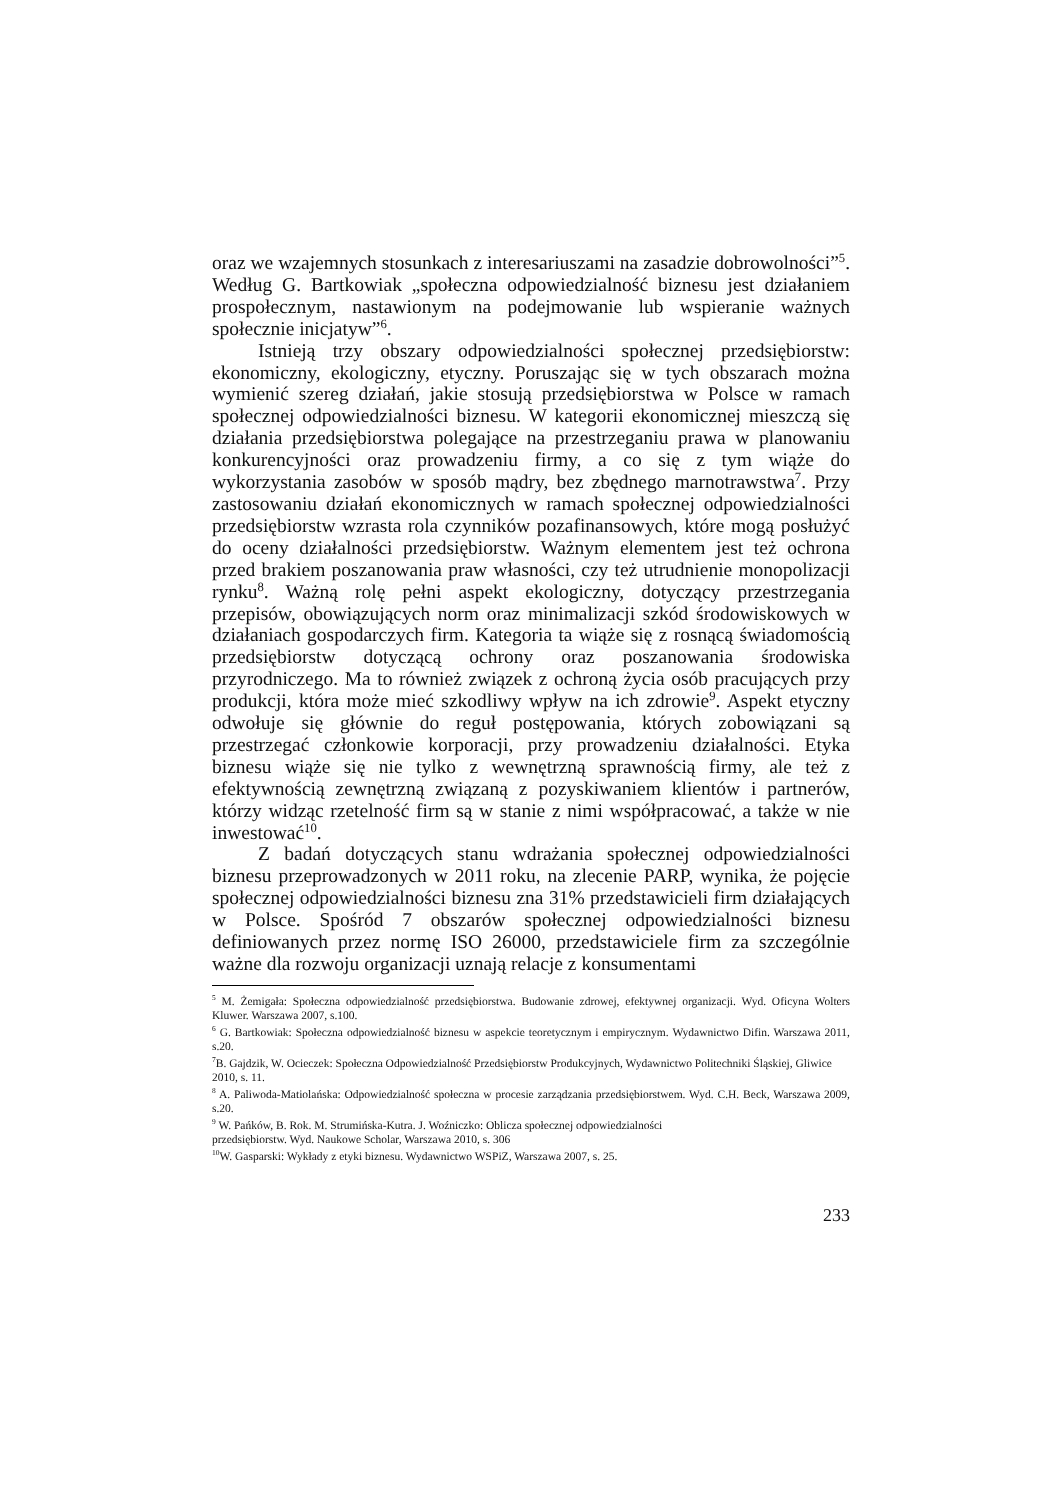oraz we wzajemnych stosunkach z interesariuszami na zasadzie dobrowolności”<sup>5</sup>. Według G. Bartkowiak „społeczna odpowiedzialność biznesu jest działaniem prospołecznym, nastawionym na podejmowanie lub wspieranie ważnych społecznie inicjatyw”<sup>6</sup>.
Istnieją trzy obszary odpowiedzialności społecznej przedsiębiorstw: ekonomiczny, ekologiczny, etyczny. Poruszając się w tych obszarach można wymienić szereg działań, jakie stosują przedsiębiorstwa w Polsce w ramach społecznej odpowiedzialności biznesu. W kategorii ekonomicznej mieszczą się działania przedsiębiorstwa polegające na przestrzeganiu prawa w planowaniu konkurencyjności oraz prowadzeniu firmy, a co się z tym wiąże do wykorzystania zasobów w sposób mądry, bez zbędnego marnotrawstwa<sup>7</sup>. Przy zastosowaniu działań ekonomicznych w ramach społecznej odpowiedzialności przedsiębiorstw wzrasta rola czynników pozafinansowych, które mogą posłużyć do oceny działalności przedsiębiorstw. Ważnym elementem jest też ochrona przed brakiem poszanowania praw własności, czy też utrudnienie monopolizacji rynku<sup>8</sup>. Ważną rolę pełni aspekt ekologiczny, dotyczący przestrzegania przepisów, obowiązujących norm oraz minimalizacji szkód środowiskowych w działaniach gospodarczych firm. Kategoria ta wiąże się z rosnącą świadomością przedsiębiorstw dotyczącą ochrony oraz poszanowania środowiska przyrodniczego. Ma to również związek z ochroną życia osób pracujących przy produkcji, która może mieć szkodliwy wpływ na ich zdrowie<sup>9</sup>. Aspekt etyczny odwołuje się głównie do reguł postępowania, których zobowiązani są przestrzegać członkowie korporacji, przy prowadzeniu działalności. Etyka biznesu wiąże się nie tylko z wewnętrzną sprawnością firmy, ale też z efektywnością zewnętrzną związaną z pozyskiwaniem klientów i partnerów, którzy widząc rzetelność firm są w stanie z nimi współpracować, a także w nie inwestować<sup>10</sup>.
Z badań dotyczących stanu wdrażania społecznej odpowiedzialności biznesu przeprowadzonych w 2011 roku, na zlecenie PARP, wynika, że pojęcie społecznej odpowiedzialności biznesu zna 31% przedstawicieli firm działających w Polsce. Spośród 7 obszarów społecznej odpowiedzialności biznesu definiowanych przez normę ISO 26000, przedstawiciele firm za szczególnie ważne dla rozwoju organizacji uznają relacje z konsumentami
<sup>5</sup> M. Żemigała: Społeczna odpowiedzialność przedsiębiorstwa. Budowanie zdrowej, efektywnej organizacji. Wyd. Oficyna Wolters Kluwer. Warszawa 2007, s.100.
<sup>6</sup> G. Bartkowiak: Społeczna odpowiedzialność biznesu w aspekcie teoretycznym i empirycznym. Wydawnictwo Difin. Warszawa 2011, s.20.
<sup>7</sup>B. Gajdzik, W. Ocieczek: Społeczna Odpowiedzialność Przedsiębiorstw Produkcyjnych, Wydawnictwo Politechniki Śląskiej, Gliwice 2010, s. 11.
<sup>8</sup> A. Paliwoda-Matiolańska: Odpowiedzialność społeczna w procesie zarządzania przedsiębiorstwem. Wyd. C.H. Beck, Warszawa 2009, s.20.
<sup>9</sup> W. Pańków, B. Rok. M. Strumińska-Kutra. J. Woźniczko: Oblicza społecznej odpowiedzialności
przedsiębiorstw. Wyd. Naukowe Scholar, Warszawa 2010, s. 306
<sup>10</sup> W. Gasparski: Wykłady z etyki biznesu. Wydawnictwo WSPiZ, Warszawa 2007, s. 25.
233